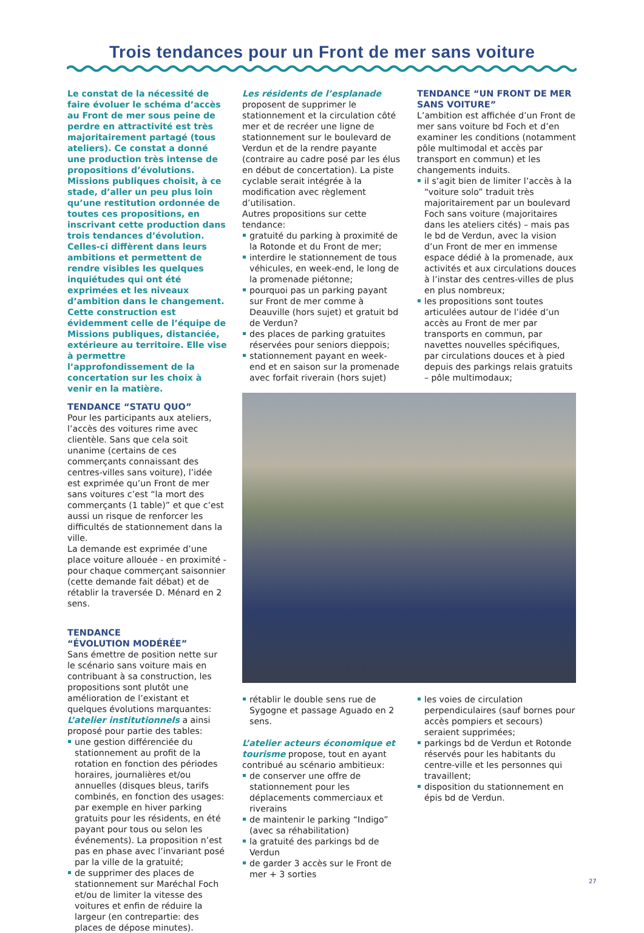Trois tendances pour un Front de mer sans voiture
Le constat de la nécessité de faire évoluer le schéma d’accès au Front de mer sous peine de perdre en attractivité est très majoritairement partagé (tous ateliers). Ce constat a donné une production très intense de propositions d’évolutions. Missions publiques choisit, à ce stade, d’aller un peu plus loin qu’une restitution ordonnée de toutes ces propositions, en inscrivant cette production dans trois tendances d’évolution. Celles-ci diffèrent dans leurs ambitions et permettent de rendre visibles les quelques inquiétudes qui ont été exprimées et les niveaux d’ambition dans le changement. Cette construction est évidemment celle de l’équipe de Missions publiques, distanciée, extérieure au territoire. Elle vise à permettre l’approfondissement de la concertation sur les choix à venir en la matière.
TENDANCE “STATU QUO”
Pour les participants aux ateliers, l’accès des voitures rime avec clientèle. Sans que cela soit unanime (certains de ces commerçants connaissant des centres-villes sans voiture), l’idée est exprimée qu’un Front de mer sans voitures c’est “la mort des commerçants (1 table)” et que c’est aussi un risque de renforcer les difficultés de stationnement dans la ville.
La demande est exprimée d’une place voiture allouée - en proximité - pour chaque commerçant saisonnier (cette demande fait débat) et de rétablir la traversée D. Ménard en 2 sens.
TENDANCE
“ÉVOLUTION MODÉRÉE”
Sans émettre de position nette sur le scénario sans voiture mais en contribuant à sa construction, les propositions sont plutôt une amélioration de l’existant et quelques évolutions marquantes:
L’atelier institutionnels a ainsi proposé pour partie des tables:
une gestion différenciée du stationnement au profit de la rotation en fonction des périodes horaires, journalières et/ou annuelles (disques bleus, tarifs combinés, en fonction des usages: par exemple en hiver parking gratuits pour les résidents, en été payant pour tous ou selon les événements). La proposition n’est pas en phase avec l’invariant posé par la ville de la gratuité;
de supprimer des places de stationnement sur Maréchal Foch et/ou de limiter la vitesse des voitures et enfin de réduire la largeur (en contrepartie: des places de dépose minutes).
Les résidents de l’esplanade proposent de supprimer le stationnement et la circulation côté mer et de recréer une ligne de stationnement sur le boulevard de Verdun et de la rendre payante (contraire au cadre posé par les élus en début de concertation). La piste cyclable serait intégrée à la modification avec règlement d’utilisation.
Autres propositions sur cette tendance:
gratuité du parking à proximité de la Rotonde et du Front de mer;
interdire le stationnement de tous véhicules, en week-end, le long de la promenade piétonne;
pourquoi pas un parking payant sur Front de mer comme à Deauville (hors sujet) et gratuit bd de Verdun?
des places de parking gratuites réservées pour seniors dieppois;
stationnement payant en week-end et en saison sur la promenade avec forfait riverain (hors sujet)
rétablir le double sens rue de Sygogne et passage Aguado en 2 sens.
L’atelier acteurs économique et tourisme propose, tout en ayant contribué au scénario ambitieux:
de conserver une offre de stationnement pour les déplacements commerciaux et riverains
de maintenir le parking “Indigo” (avec sa réhabilitation)
la gratuité des parkings bd de Verdun
de garder 3 accès sur le Front de mer + 3 sorties
TENDANCE “UN FRONT DE MER SANS VOITURE”
L’ambition est affichée d’un Front de mer sans voiture bd Foch et d’en examiner les conditions (notamment pôle multimodal et accès par transport en commun) et les changements induits.
il s’agit bien de limiter l’accès à la “voiture solo” traduit très majoritairement par un boulevard Foch sans voiture (majoritaires dans les ateliers cités) – mais pas le bd de Verdun, avec la vision d’un Front de mer en immense espace dédié à la promenade, aux activités et aux circulations douces à l’instar des centres-villes de plus en plus nombreux;
les propositions sont toutes articulées autour de l’idée d’un accès au Front de mer par transports en commun, par navettes nouvelles spécifiques, par circulations douces et à pied depuis des parkings relais gratuits – pôle multimodaux;
les voies de circulation perpendiculaires (sauf bornes pour accès pompiers et secours) seraient supprimées;
parkings bd de Verdun et Rotonde réservés pour les habitants du centre-ville et les personnes qui travaillent;
disposition du stationnement en épis bd de Verdun.
27